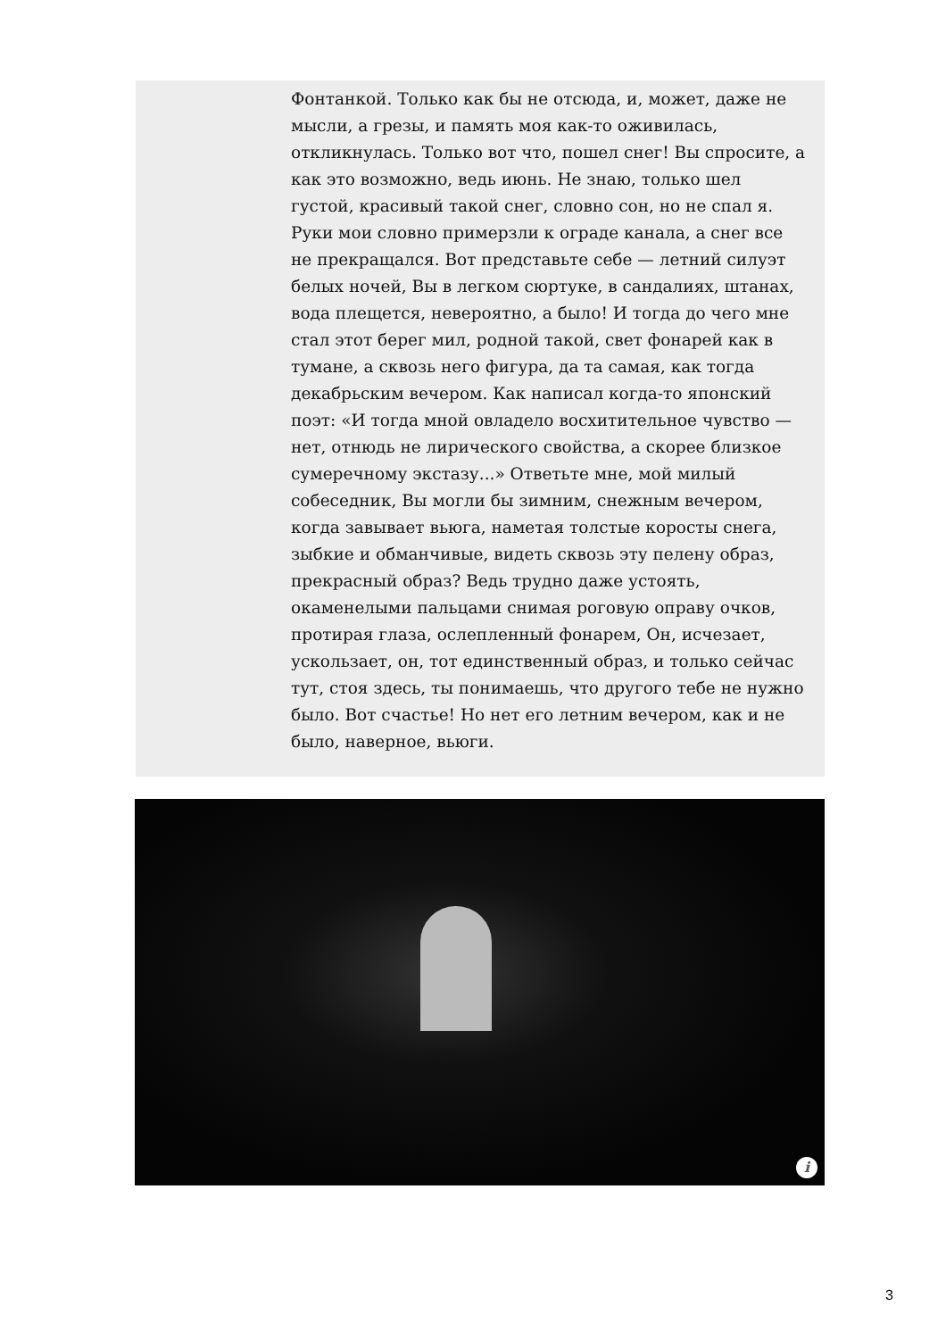Фонтанкой. Только как бы не отсюда, и, может, даже не мысли, а грезы, и память моя как-то оживилась, откликнулась. Только вот что, пошел снег! Вы спросите, а как это возможно, ведь июнь. Не знаю, только шел густой, красивый такой снег, словно сон, но не спал я. Руки мои словно примерзли к ограде канала, а снег все не прекращался. Вот представьте себе — летний силуэт белых ночей, Вы в легком сюртуке, в сандалиях, штанах, вода плещется, невероятно, а было! И тогда до чего мне стал этот берег мил, родной такой, свет фонарей как в тумане, а сквозь него фигура, да та самая, как тогда декабрьским вечером. Как написал когда-то японский поэт: «И тогда мной овладело восхитительное чувство — нет, отнюдь не лирического свойства, а скорее близкое сумеречному экстазу...» Ответьте мне, мой милый собеседник, Вы могли бы зимним, снежным вечером, когда завывает вьюга, наметая толстые коросты снега, зыбкие и обманчивые, видеть сквозь эту пелену образ, прекрасный образ? Ведь трудно даже устоять, окаменелыми пальцами снимая роговую оправу очков, протирая глаза, ослепленный фонарем, Он, исчезает, ускользает, он, тот единственный образ, и только сейчас тут, стоя здесь, ты понимаешь, что другого тебе не нужно было. Вот счастье! Но нет его летним вечером, как и не было, наверное, вьюги.
i
3